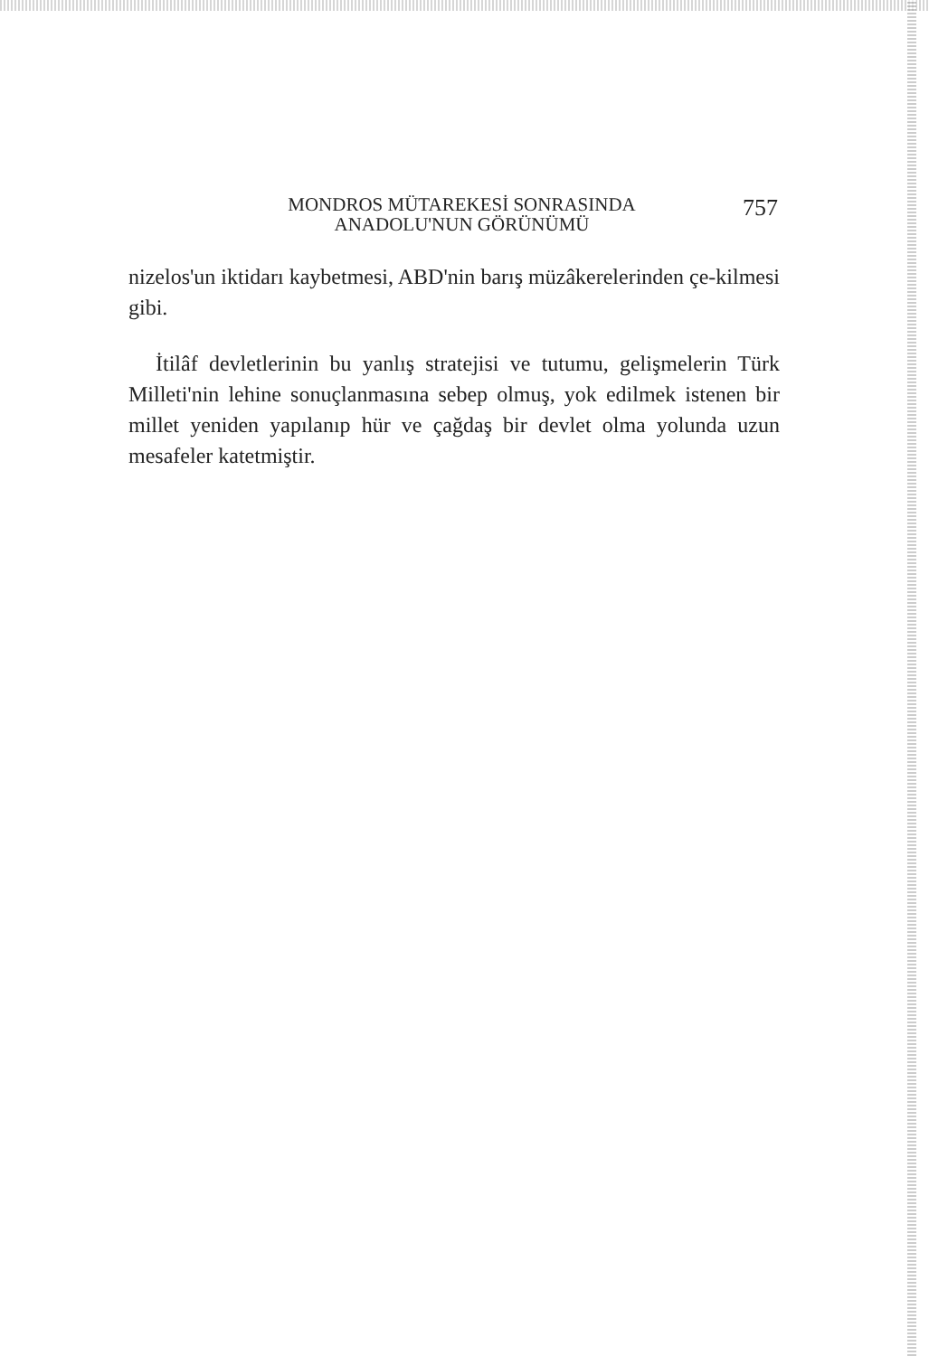MONDROS MÜTAREKESİ SONRASINDA
ANADOLU'NUN GÖRÜNÜMÜ
757
nizelos'un iktidarı kaybetmesi, ABD'nin barış müzâkerelerinden çe-kilmesi gibi.
İtilâf devletlerinin bu yanlış stratejisi ve tutumu, gelişmelerin Türk Milleti'nin lehine sonuçlanmasına sebep olmuş, yok edilmek istenen bir millet yeniden yapılanıp hür ve çağdaş bir devlet olma yolunda uzun mesafeler katetmiştir.